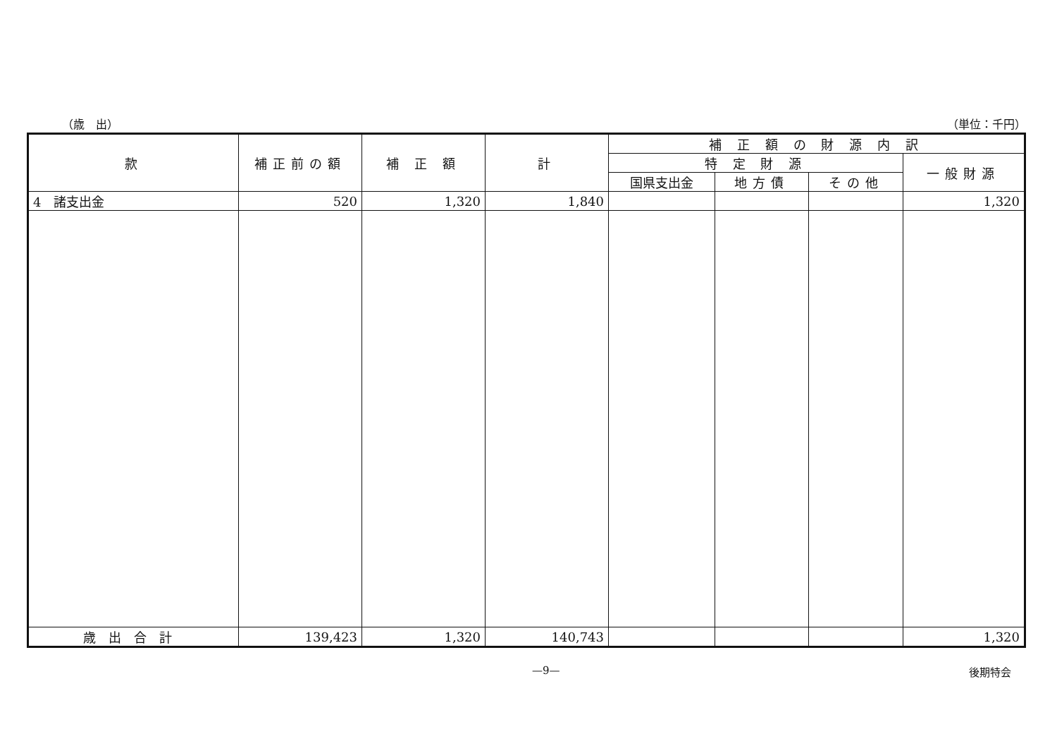（歳　出） （単位：千円）
| 款 | 補正前の額 | 補 正 額 | 計 | 補 正 額 の 財 源 内 訳 | | | |
| --- | --- | --- | --- | --- | --- | --- | --- |
| | | | | 特 定 財 源 | | | 一般財源 |
| | | | | 国県支出金 | 地方債 | その他 | |
| 4 諸支出金 | 520 | 1,320 | 1,840 | | | | 1,320 |
| 歳出合計 | 139,423 | 1,320 | 140,743 | | | | 1,320 |
—9— 後期特会